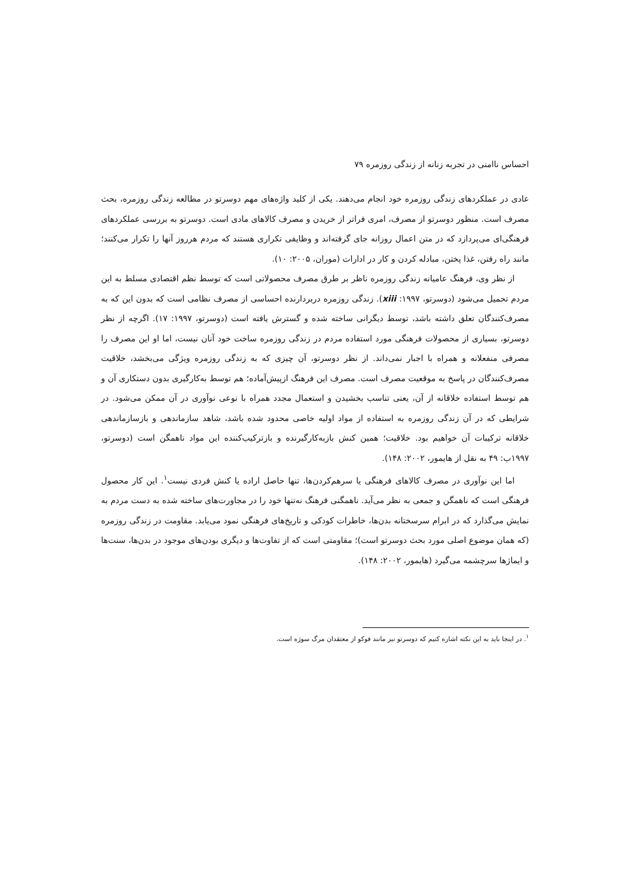احساس ناامنی در تجربه زنانه از زندگی روزمره ۷۹
عادی در عملکردهای زندگی روزمره خود انجام می‌دهند. یکی از کلید واژه‌های مهم دوسرتو در مطالعه زندگی روزمره، بحث مصرف است. منظور دوسرتو از مصرف، امری فراتر از خریدن و مصرف کالاهای مادی است. دوسرتو به بررسی عملکردهای فرهنگی‌ای می‌پردازد که در متن اعمال روزانه جای گرفته‌اند و وظایفی تکراری هستند که مردم هرروز آنها را تکرار می‌کنند؛ مانند راه رفتن، غذا پختن، مبادله کردن و کار در ادارات (موران، ۲۰۰۵: ۱۰).
از نظر وی، فرهنگ عامیانه زندگی روزمره ناظر بر طرق مصرف محصولاتی است که توسط نظم اقتصادی مسلط به این مردم تحمیل می‌شود (دوسرتو، ۱۹۹۷: xiii). زندگی روزمره دربردارنده احساسی از مصرف نظامی است که بدون این که به مصرف‌کنندگان تعلق داشته باشد، توسط دیگرانی ساخته شده و گسترش یافته است (دوسرتو، ۱۹۹۷: ۱۷). اگرچه از نظر دوسرتو، بسیاری از محصولات فرهنگی مورد استفاده مردم در زندگی روزمره ساخت خود آنان نیست، اما او این مصرف را مصرفی منفعلانه و همراه با اجبار نمی‌داند. از نظر دوسرتو، آن چیزی که به زندگی روزمره ویژگی می‌بخشد، خلاقیت مصرف‌کنندگان در پاسخ به موقعیت مصرف است. مصرف این فرهنگ ازپیش‌آماده؛ هم توسط به‌کارگیری بدون دستکاری آن و هم توسط استفاده خلاقانه از آن، یعنی تناسب بخشیدن و استعمال مجدد همراه با نوعی نوآوری در آن ممکن می‌شود. در شرایطی که در آن زندگی روزمره به استفاده از مواد اولیه خاصی محدود شده باشد، شاهد سازماندهی و بازسازماندهی خلاقانه ترکیبات آن خواهیم بود. خلاقیت؛ همین کنش بازبه‌کارگیرنده و بازترکیب‌کننده این مواد ناهمگن است (دوسرتو، ۱۹۹۷ب: ۴۹ به نقل از هایمور، ۲۰۰۲: ۱۴۸).
اما این نوآوری در مصرف کالاهای فرهنگی یا سرهم‌کردن‌ها، تنها حاصل اراده یا کنش فردی نیست<sup>۱</sup>. این کار محصول فرهنگی است که ناهمگن و جمعی به نظر می‌آید. ناهمگنی فرهنگ نه‌تنها خود را در مجاورت‌های ساخته شده به دست مردم به نمایش می‌گذارد که در ابرام سرسختانه بدن‌ها، خاطرات کودکی و تاریخ‌های فرهنگی نمود می‌یابد. مقاومت در زندگی روزمره (که همان موضوع اصلی مورد بحث دوسرتو است)؛ مقاومتی است که از تفاوت‌ها و دیگری بودن‌های موجود در بدن‌ها، سنت‌ها و ایماژها سرچشمه می‌گیرد (هایمور، ۲۰۰۲: ۱۴۸).
<sup>۱</sup>. در اینجا باید به این نکته اشاره کنیم که دوسرتو نیز مانند فوکو از معتقدان مرگ سوژه است.